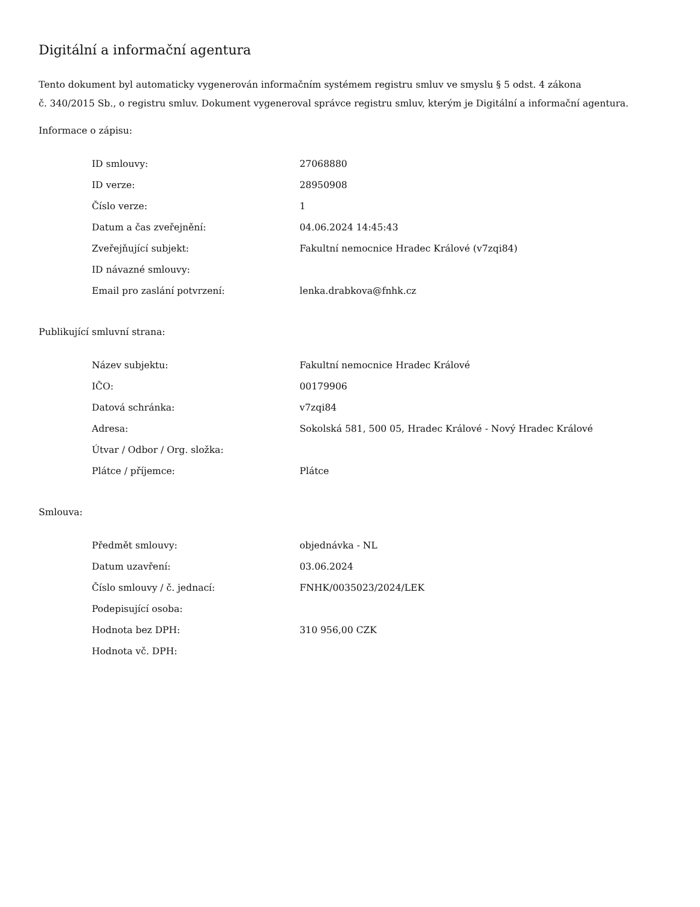Digitální a informační agentura
Tento dokument byl automaticky vygenerován informačním systémem registru smluv ve smyslu § 5 odst. 4 zákona
č. 340/2015 Sb., o registru smluv. Dokument vygeneroval správce registru smluv, kterým je Digitální a informační agentura.
Informace o zápisu:
| ID smlouvy: | 27068880 |
| ID verze: | 28950908 |
| Číslo verze: | 1 |
| Datum a čas zveřejnění: | 04.06.2024 14:45:43 |
| Zveřejňující subjekt: | Fakultní nemocnice Hradec Králové (v7zqi84) |
| ID návazné smlouvy: | |
| Email pro zaslání potvrzení: | lenka.drabkova@fnhk.cz |
Publikující smluvní strana:
| Název subjektu: | Fakultní nemocnice Hradec Králové |
| IČO: | 00179906 |
| Datová schránka: | v7zqi84 |
| Adresa: | Sokolská 581, 500 05, Hradec Králové - Nový Hradec Králové |
| Útvar / Odbor / Org. složka: | |
| Plátce / příjemce: | Plátce |
Smlouva:
| Předmět smlouvy: | objednávka - NL |
| Datum uzavření: | 03.06.2024 |
| Číslo smlouvy / č. jednací: | FNHK/0035023/2024/LEK |
| Podepisující osoba: | |
| Hodnota bez DPH: | 310 956,00 CZK |
| Hodnota vč. DPH: | |